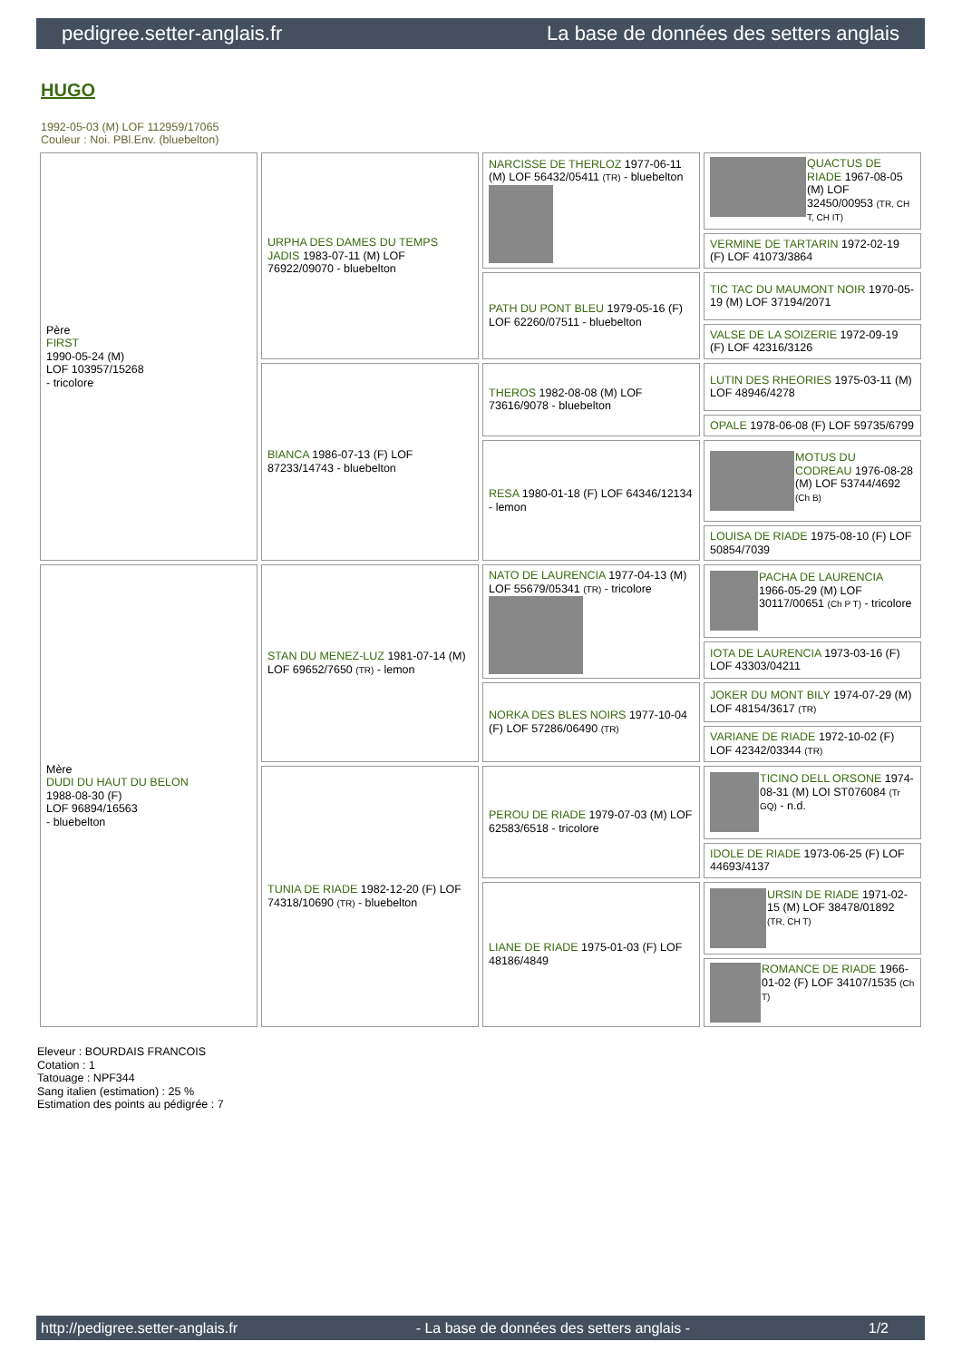pedigree.setter-anglais.fr La base de données des setters anglais
HUGO
1992-05-03 (M) LOF 112959/17065
Couleur : Noi. PBl.Env. (bluebelton)
| Père FIRST 1990-05-24 (M) LOF 103957/15268 - tricolore | URPHA DES DAMES DU TEMPS JADIS 1983-07-11 (M) LOF 76922/09070 - bluebelton | NARCISSE DE THERLOZ 1977-06-11 (M) LOF 56432/05411 (TR) - bluebelton | QUACTUS DE RIADE 1967-08-05 (M) LOF 32450/00953 (TR, CH T, CH IT) |
| | | | VERMINE DE TARTARIN 1972-02-19 (F) LOF 41073/3864 |
| | | PATH DU PONT BLEU 1979-05-16 (F) LOF 62260/07511 - bluebelton | TIC TAC DU MAUMONT NOIR 1970-05-19 (M) LOF 37194/2071 |
| | | | VALSE DE LA SOIZERIE 1972-09-19 (F) LOF 42316/3126 |
| | BIANCA 1986-07-13 (F) LOF 87233/14743 - bluebelton | THEROS 1982-08-08 (M) LOF 73616/9078 - bluebelton | LUTIN DES RHEORIES 1975-03-11 (M) LOF 48946/4278 |
| | | | OPALE 1978-06-08 (F) LOF 59735/6799 |
| | | RESA 1980-01-18 (F) LOF 64346/12134 - lemon | MOTUS DU CODREAU 1976-08-28 (M) LOF 53744/4692 (Ch B) |
| | | | LOUISA DE RIADE 1975-08-10 (F) LOF 50854/7039 |
| Mère DUDI DU HAUT DU BELON 1988-08-30 (F) LOF 96894/16563 - bluebelton | STAN DU MENEZ-LUZ 1981-07-14 (M) LOF 69652/7650 (TR) - lemon | NATO DE LAURENCIA 1977-04-13 (M) LOF 55679/05341 (TR) - tricolore | PACHA DE LAURENCIA 1966-05-29 (M) LOF 30117/00651 (Ch P T) - tricolore |
| | | | IOTA DE LAURENCIA 1973-03-16 (F) LOF 43303/04211 |
| | | NORKA DES BLES NOIRS 1977-10-04 (F) LOF 57286/06490 (TR) | JOKER DU MONT BILY 1974-07-29 (M) LOF 48154/3617 (TR) |
| | | | VARIANE DE RIADE 1972-10-02 (F) LOF 42342/03344 (TR) |
| | TUNIA DE RIADE 1982-12-20 (F) LOF 74318/10690 (TR) - bluebelton | PEROU DE RIADE 1979-07-03 (M) LOF 62583/6518 - tricolore | TICINO DELL ORSONE 1974-08-31 (M) LOI ST076084 (Tr GQ) - n.d. |
| | | | IDOLE DE RIADE 1973-06-25 (F) LOF 44693/4137 |
| | | LIANE DE RIADE 1975-01-03 (F) LOF 48186/4849 | URSIN DE RIADE 1971-02-15 (M) LOF 38478/01892 (TR, CH T) |
| | | | ROMANCE DE RIADE 1966-01-02 (F) LOF 34107/1535 (Ch T) |
Eleveur : BOURDAIS FRANCOIS
Cotation : 1
Tatouage : NPF344
Sang italien (estimation) : 25 %
Estimation des points au pédigrée : 7
http://pedigree.setter-anglais.fr - La base de données des setters anglais - 1/2